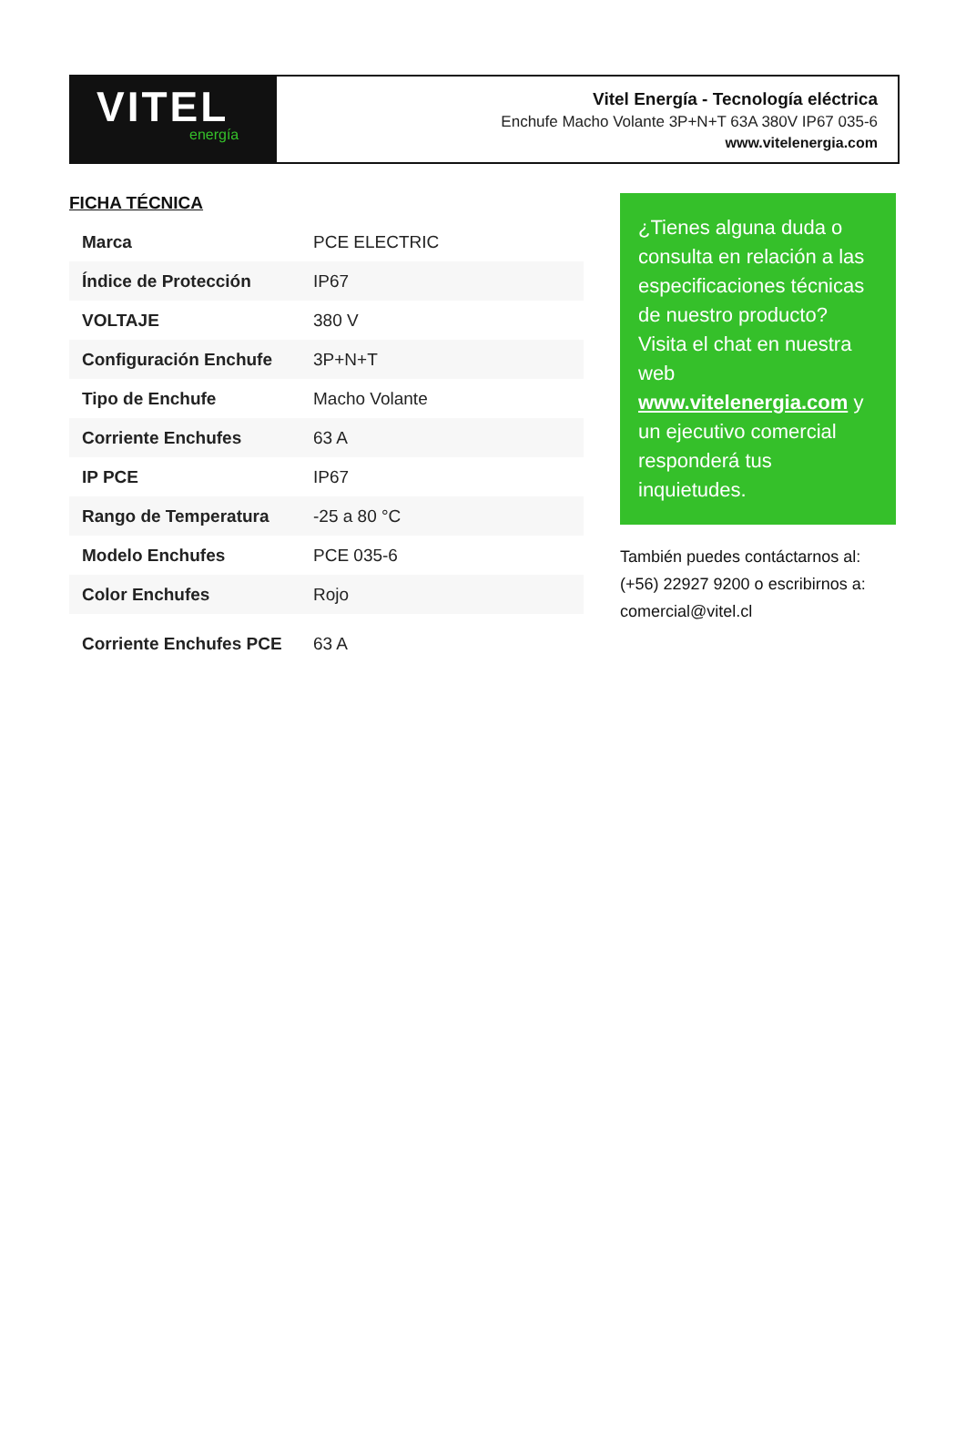VITEL
energía
Vitel Energía - Tecnología eléctrica
Enchufe Macho Volante 3P+N+T 63A 380V IP67 035-6
www.vitelenergia.com
FICHA TÉCNICA
| Marca | PCE ELECTRIC |
| Índice de Protección | IP67 |
| VOLTAJE | 380 V |
| Configuración Enchufe | 3P+N+T |
| Tipo de Enchufe | Macho Volante |
| Corriente Enchufes | 63 A |
| IP PCE | IP67 |
| Rango de Temperatura | -25 a 80 °C |
| Modelo Enchufes | PCE 035-6 |
| Color Enchufes | Rojo |
| Corriente Enchufes PCE | 63 A |
¿Tienes alguna duda o consulta en relación a las especificaciones técnicas de nuestro producto? Visita el chat en nuestra web www.vitelenergia.com y un ejecutivo comercial responderá tus inquietudes.
También puedes contáctarnos al: (+56) 22927 9200 o escribirnos a: comercial@vitel.cl